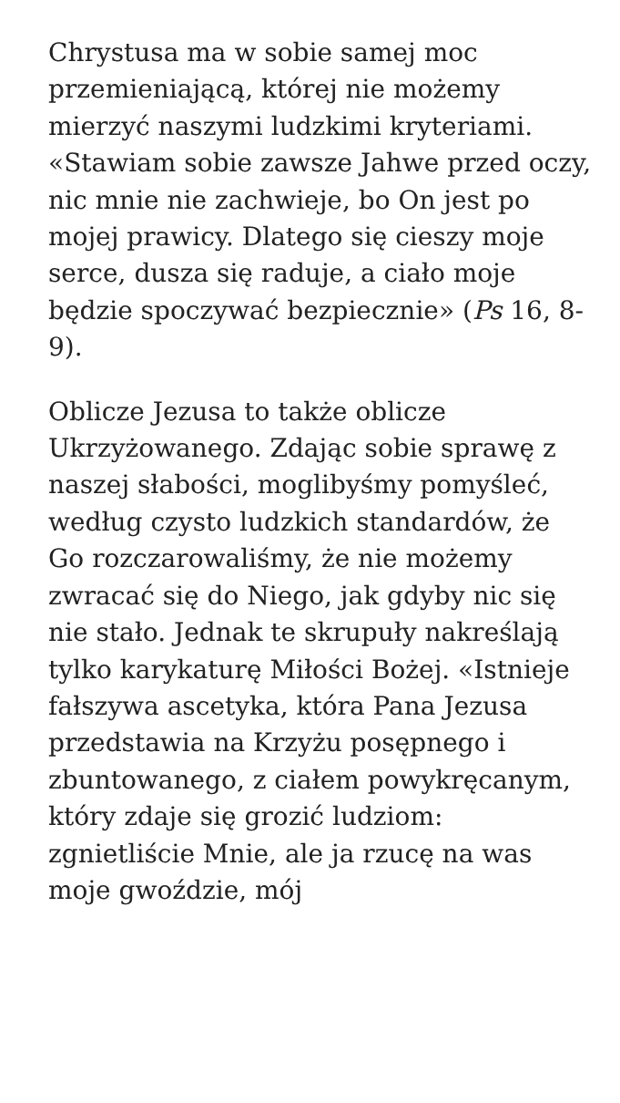Chrystusa ma w sobie samej moc przemieniającą, której nie możemy mierzyć naszymi ludzkimi kryteriami. «Stawiam sobie zawsze Jahwe przed oczy, nic mnie nie zachwieje, bo On jest po mojej prawicy. Dlatego się cieszy moje serce, dusza się raduje, a ciało moje będzie spoczywać bezpiecznie» (Ps 16, 8-9).
Oblicze Jezusa to także oblicze Ukrzyżowanego. Zdając sobie sprawę z naszej słabości, moglibyśmy pomyśleć, według czysto ludzkich standardów, że Go rozczarowaliśmy, że nie możemy zwracać się do Niego, jak gdyby nic się nie stało. Jednak te skrupuły nakreślają tylko karykaturę Miłości Bożej. «Istnieje fałszywa ascetyka, która Pana Jezusa przedstawia na Krzyżu posępnego i zbuntowanego, z ciałem powykręcanym, który zdaje się grozić ludziom: zgnietliście Mnie, ale ja rzucę na was moje gwoździe, mój